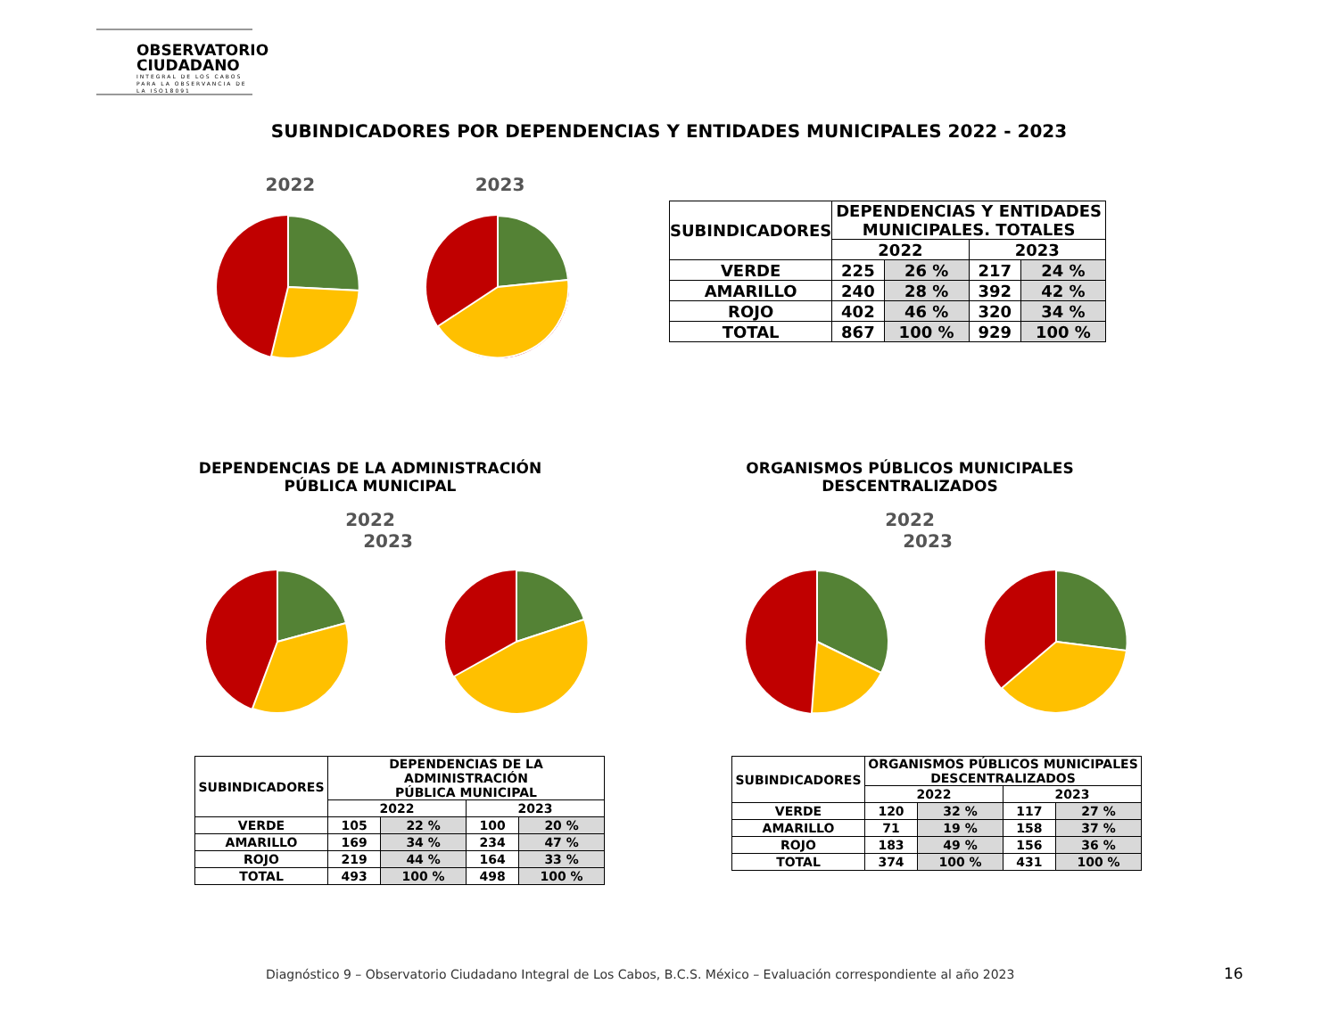OBSERVATORIO
CIUDADANO
INTEGRAL DE LOS CABOS
PARA LA OBSERVANCIA DE LA ISO18091
SUBINDICADORES POR DEPENDENCIAS Y ENTIDADES MUNICIPALES 2022 - 2023
2022 2023
| SUBINDICADORES | DEPENDENCIAS Y ENTIDADES MUNICIPALES. TOTALES | | | |
| --- | --- | --- | --- | --- |
| | 2022 | | 2023 | |
| VERDE | 225 | 26 % | 217 | 24 % |
| AMARILLO | 240 | 28 % | 392 | 42 % |
| ROJO | 402 | 46 % | 320 | 34 % |
| TOTAL | 867 | 100 % | 929 | 100 % |
DEPENDENCIAS DE LA ADMINISTRACIÓN
PÚBLICA MUNICIPAL
2022 2023
ORGANISMOS PÚBLICOS MUNICIPALES
DESCENTRALIZADOS
2022 2023
| SUBINDICADORES | DEPENDENCIAS DE LA ADMINISTRACIÓN PÚBLICA MUNICIPAL | | | |
| --- | --- | --- | --- | --- |
| | 2022 | | 2023 | |
| VERDE | 105 | 22 % | 100 | 20 % |
| AMARILLO | 169 | 34 % | 234 | 47 % |
| ROJO | 219 | 44 % | 164 | 33 % |
| TOTAL | 493 | 100 % | 498 | 100 % |
| SUBINDICADORES | ORGANISMOS PÚBLICOS MUNICIPALES DESCENTRALIZADOS | | | |
| --- | --- | --- | --- | --- |
| | 2022 | | 2023 | |
| VERDE | 120 | 32 % | 117 | 27 % |
| AMARILLO | 71 | 19 % | 158 | 37 % |
| ROJO | 183 | 49 % | 156 | 36 % |
| TOTAL | 374 | 100 % | 431 | 100 % |
Diagnóstico 9 – Observatorio Ciudadano Integral de Los Cabos, B.C.S. México – Evaluación correspondiente al año 2023
16